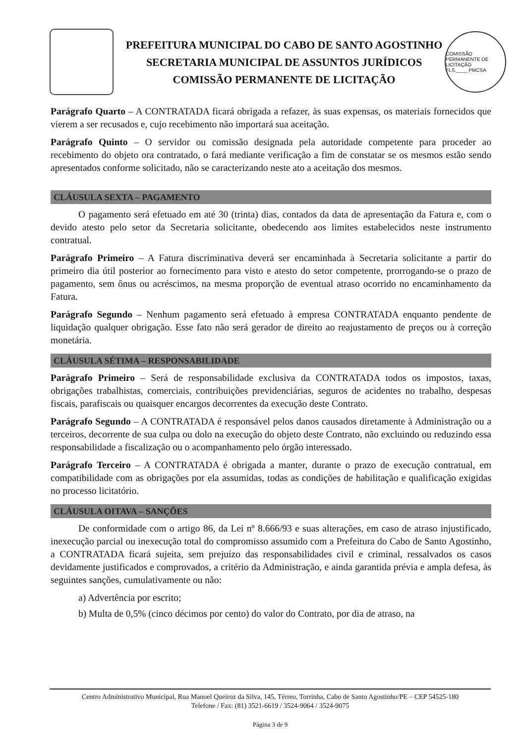PREFEITURA MUNICIPAL DO CABO DE SANTO AGOSTINHO
SECRETARIA MUNICIPAL DE ASSUNTOS JURÍDICOS
COMISSÃO PERMANENTE DE LICITAÇÃO
COMISSÃO PERMANENTE DE LICITAÇÃO
FLS.____ PMCSA
Parágrafo Quarto – A CONTRATADA ficará obrigada a refazer, às suas expensas, os materiais fornecidos que vierem a ser recusados e, cujo recebimento não importará sua aceitação.
Parágrafo Quinto – O servidor ou comissão designada pela autoridade competente para proceder ao recebimento do objeto ora contratado, o fará mediante verificação a fim de constatar se os mesmos estão sendo apresentados conforme solicitado, não se caracterizando neste ato a aceitação dos mesmos.
CLÁUSULA SEXTA – PAGAMENTO
O pagamento será efetuado em até 30 (trinta) dias, contados da data de apresentação da Fatura e, com o devido atesto pelo setor da Secretaria solicitante, obedecendo aos limites estabelecidos neste instrumento contratual.
Parágrafo Primeiro – A Fatura discriminativa deverá ser encaminhada à Secretaria solicitante a partir do primeiro dia útil posterior ao fornecimento para visto e atesto do setor competente, prorrogando-se o prazo de pagamento, sem ônus ou acréscimos, na mesma proporção de eventual atraso ocorrido no encaminhamento da Fatura.
Parágrafo Segundo – Nenhum pagamento será efetuado à empresa CONTRATADA enquanto pendente de liquidação qualquer obrigação. Esse fato não será gerador de direito ao reajustamento de preços ou à correção monetária.
CLÁUSULA SÉTIMA – RESPONSABILIDADE
Parágrafo Primeiro – Será de responsabilidade exclusiva da CONTRATADA todos os impostos, taxas, obrigações trabalhistas, comerciais, contribuições previdenciárias, seguros de acidentes no trabalho, despesas fiscais, parafiscais ou quaisquer encargos decorrentes da execução deste Contrato.
Parágrafo Segundo – A CONTRATADA é responsável pelos danos causados diretamente à Administração ou a terceiros, decorrente de sua culpa ou dolo na execução do objeto deste Contrato, não excluindo ou reduzindo essa responsabilidade a fiscalização ou o acompanhamento pelo órgão interessado.
Parágrafo Terceiro – A CONTRATADA é obrigada a manter, durante o prazo de execução contratual, em compatibilidade com as obrigações por ela assumidas, todas as condições de habilitação e qualificação exigidas no processo licitatório.
CLÁUSULA OITAVA – SANÇÕES
De conformidade com o artigo 86, da Lei nº 8.666/93 e suas alterações, em caso de atraso injustificado, inexecução parcial ou inexecução total do compromisso assumido com a Prefeitura do Cabo de Santo Agostinho, a CONTRATADA ficará sujeita, sem prejuízo das responsabilidades civil e criminal, ressalvados os casos devidamente justificados e comprovados, a critério da Administração, e ainda garantida prévia e ampla defesa, às seguintes sanções, cumulativamente ou não:
a) Advertência por escrito;
b) Multa de 0,5% (cinco décimos por cento) do valor do Contrato, por dia de atraso, na
Centro Administrativo Municipal, Rua Manoel Queiroz da Silva, 145, Térreo, Torrinha, Cabo de Santo Agostinho/PE – CEP 54525-180
Telefone / Fax: (81) 3521-6619 / 3524-9064 / 3524-9075
Página 3 de 9